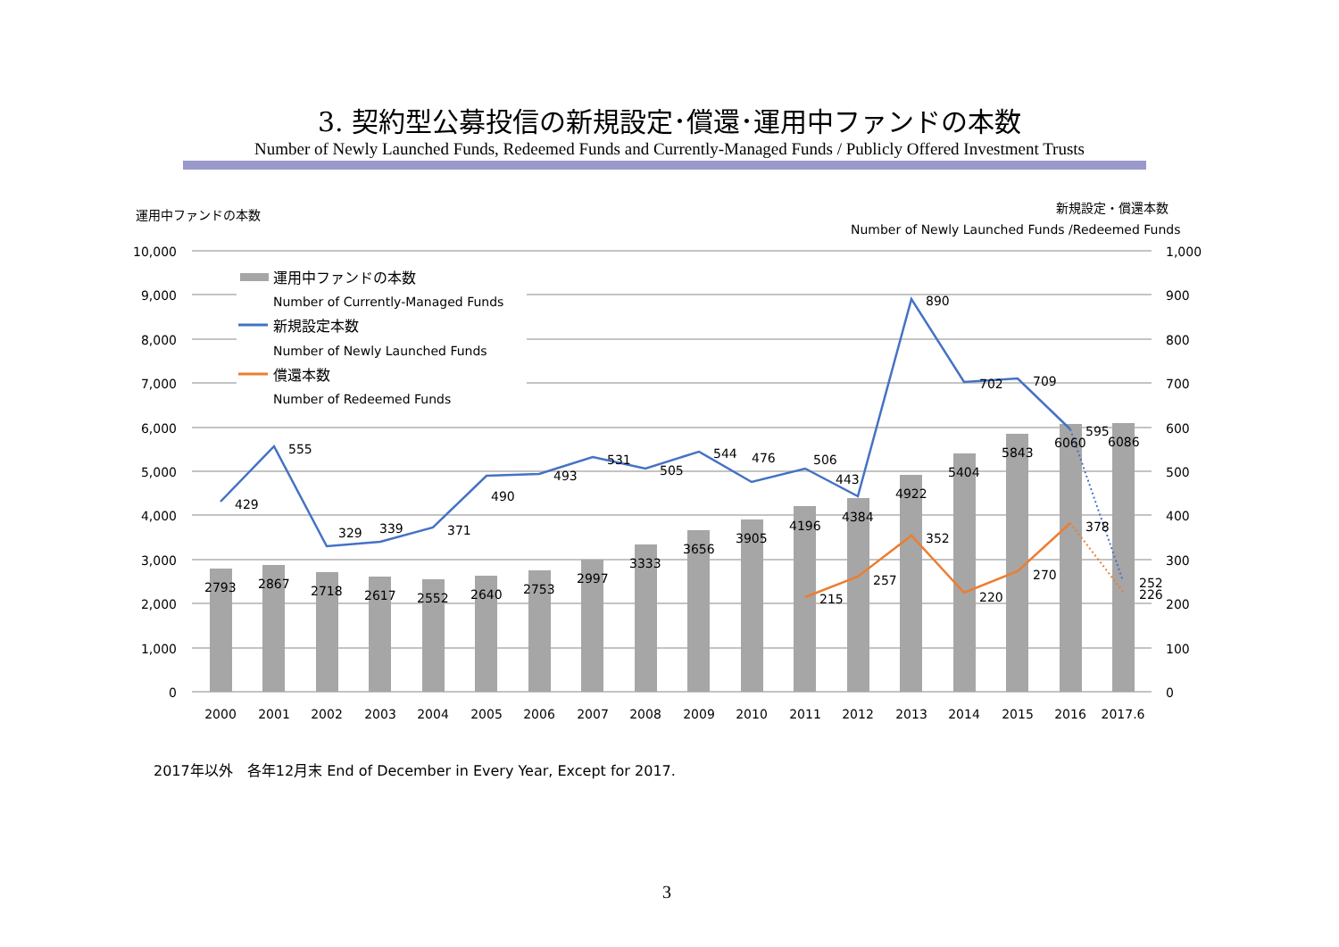3. 契約型公募投信の新規設定･償還･運用中ファンドの本数
Number of Newly Launched Funds, Redeemed Funds and Currently-Managed Funds / Publicly Offered Investment Trusts
運用中ファンドの本数
新規設定・償還本数
Number of Newly Launched Funds /Redeemed Funds
10,000
9,000
8,000
7,000
6,000
5,000
4,000
3,000
2,000
1,000
0
1,000
900
800
700
600
500
400
300
200
100
0
運用中ファンドの本数
Number of Currently-Managed Funds
新規設定本数
Number of Newly Launched Funds
償還本数
Number of Redeemed Funds
2793
2867
2718
2617
2552
2640
2753
2997
3333
3656
3905
4196
4384
4922
5404
5843
6060
6086
429
555
329
339
371
490
493
531
505
544
476
506
443
890
702
709
595
252
215
257
352
220
270
378
226
2000
2001
2002
2003
2004
2005
2006
2007
2008
2009
2010
2011
2012
2013
2014
2015
2016
2017.6
2017年以外　各年12月末 End of December in Every Year, Except for 2017.
3